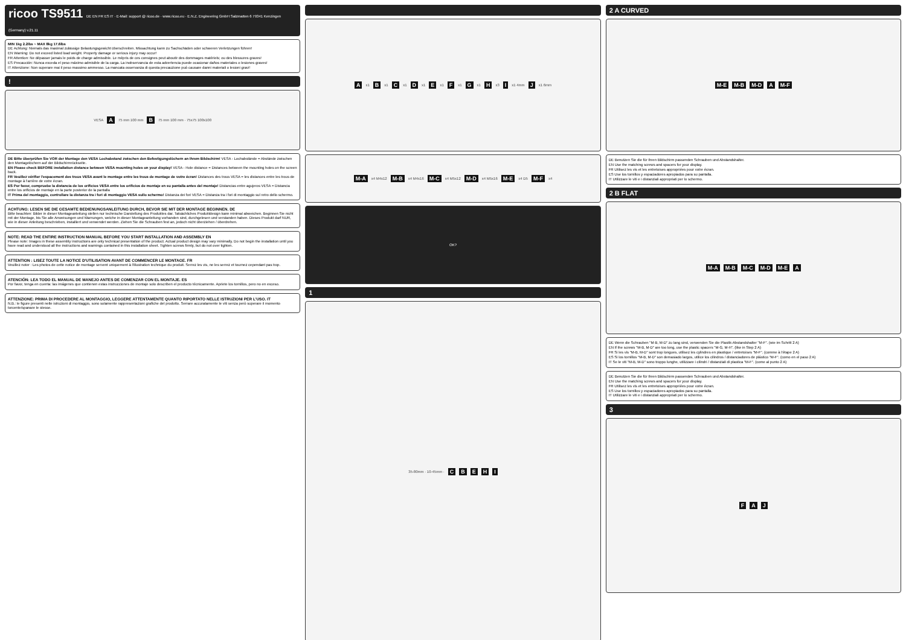ricoo TS9511 DE EN FR ES IT · E-Mail: support @ ricoo.de · www.ricoo.eu · E.N.Z. Engineering GmbH Salzmatten 6 79341 Kenzingen (Germany) v.21.11
MIN 1kg 2.2lbs ~ MAX 8kg 17.6lbs
DE Achtung: Niemals das maximal zulässige Belastungsgewicht überschreiten. Missachtung kann zu Sachschäden oder schweren Verletzungen führen!
EN Warning: Do not exceed listed load weight. Property damage or serious injury may occur!
FR Attention: Ne dépasser jamais le poids de charge admissible. Le mépris de ces consignes peut aboutir des dommages matériels; ou des blessures graves!
ES Precaución: Nunca exceda el peso máximo admisible de la carga. La inobservancia de esta advertencia puede ocasionar daños materiales o lesiones graves!
IT Attenzione: Non superare mai il peso massimo ammesso. La mancata osservanza di questa precauzione può causare danni materiali o lesioni gravi!
!
VESA A 75 mm 100 mm B 75 mm 100 mm · 75x75 100x100
DE Bitte überprüfen Sie VOR der Montage den VESA Lochabstand zwischen den Befestigungslöchern an Ihrem Bildschirm! VESA - Lochabstände = Abstände zwischen den Montagelöchern auf der Bildschirmrückseite.
EN Please check BEFORE installation distance between VESA mounting holes on your display! VESA - Hole distance = Distances between the mounting holes on the screen back.
FR Veuillez vérifier l'espacement des trous VESA avant le montage entre les trous de montage de votre écran! Distances des trous VESA = les distances entre les trous de montage à l'arrière de votre écran.
ES Por favor, compruebe la distancia de los orificios VESA entre los orificios de montaje en su pantalla antes del montaje! Distancias entre agujeros VESA = Distancia entre los orificios de montaje en la parte posterior de la pantalla
IT Prima del montaggio, controllare la distanza tra i fori di montaggio VESA sullo schermo! Distanza dei fori VESA = Distanza tra i fori di montaggio sul retro dello schermo.
ACHTUNG: LESEN SIE DIE GESAMTE BEDIENUNGSANLEITUNG DURCH, BEVOR SIE MIT DER MONTAGE BEGINNEN. DE
Bitte beachten: Bilder in dieser Montageanleitung stellen nur technische Darstellung des Produktes dar. Tatsächliches Produktdesign kann minimal abweichen. Beginnen Sie nicht mit der Montage, bis Sie alle Anweisungen und Warnungen, welche in dieser Montageanleitung vorhanden sind, durchgelesen und verstanden haben. Dieses Produkt darf NUR, wie in dieser Anleitung beschrieben, installiert und verwendet werden. Ziehen Sie die Schrauben fest an, jedoch nicht überziehen / überdrehen.
NOTE: READ THE ENTIRE INSTRUCTION MANUAL BEFORE YOU START INSTALLATION AND ASSEMBLY EN
Please note: Images in these assembly instructions are only technical presentation of the product. Actual product design may vary minimally. Do not begin the installation until you have read and understood all the instructions and warnings contained in this installation sheet. Tighten screws firmly, but do not over tighten.
ATTENTION : LISEZ TOUTE LA NOTICE D'UTILISATION AVANT DE COMMENCER LE MONTAGE. FR
Veuillez noter : Les photos de cette notice de montage servent uniquement à l'illustration technique du produit. Serrez les vis, ne les serrez et tournez cependant pas trop.
ATENCIÓN: LEA TODO EL MANUAL DE MANEJO ANTES DE COMENZAR CON EL MONTAJE. ES
Por favor, tenga en cuenta: las imágenes que contienen estas instrucciones de montaje solo describen el producto técnicamente. Apriete los tornillos, pero no en exceso.
ATTENZIONE: PRIMA DI PROCEDERE AL MONTAGGIO, LEGGERE ATTENTAMENTE QUANTO RIPORTATO NELLE ISTRUZIONI PER L'USO. IT
N.B.: le figure presenti nelle istruzioni di montaggio, sono solamente rappresentazioni grafiche del prodotto. Serrare accuratamente le viti senza però superare il momento torcente/spanare le stesse.
Ax1 B x1 C x1 D x1 E x1 F x1 G x1 H x3 I x1 4mm J x1 6mm
M-A x4 M4x12 M-B x4 M4x16 M-C x4 M5x12 M-D x4 M5x16 M-E x4 D5 M-F x4
OK?
1
35-80mm · 10-45mm · C B E H I
2 A CURVED
M-E M-B M-D A M-F
DE Benutzen Sie die für Ihren Bildschirm passenden Schrauben und Abstandshalter.
EN Use the matching screws and spacers for your display.
FR Utilisez les vis et les entretoises appropriées pour votre écran.
ES Use los tornillos y espaciadores apropiados para su pantalla.
IT Utilizzare le viti e i distanziali appropriati per lo schermo.
2 B FLAT
M-A M-B M-C M-D M-E A
DE Wenn die Schrauben "M-B, M-D" zu lang sind, verwenden Sie die Plastik-Abstandshalter "M-F". (wie im Schritt 2 A)
EN If the screws "M-B, M-D" are too long, use the plastic spacers "M-G, M-H". (like in Step 2 A)
FR Si les vis "M-B, M-D" sont trop longues, utilisez les cylindres en plastique / entretoises "M-F". (comme à l'étape 2 A)
ES Si los tornillos "M-B, M-D" son demasiado largos, utilice los cilindros / distanciadores de plástico "M-F". (como en el paso 2 A)
IT Se le viti "M-B, M-D" sono troppo lunghe, utilizzare i cilindri / distanziali di plastica "M-F". (come al punto 2 A)
DE Benutzen Sie die für Ihren Bildschirm passenden Schrauben und Abstandshalter.
EN Use the matching screws and spacers for your display.
FR Utilisez les vis et les entretoises appropriées pour votre écran.
ES Use los tornillos y espaciadores apropiados para su pantalla.
IT Utilizzare le viti e i distanziali appropriati per lo schermo.
3
F A J